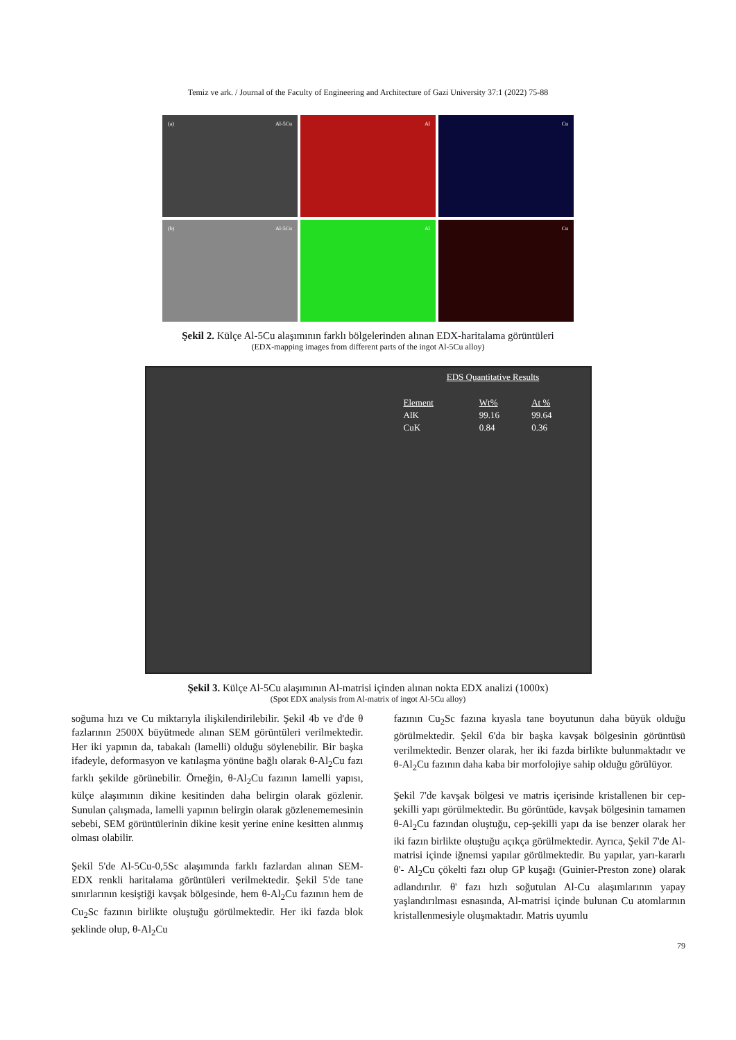Temiz ve ark. / Journal of the Faculty of Engineering and Architecture of Gazi University 37:1 (2022) 75-88
(a) Al-5Cu
Al
Cu
(b) Al-5Cu
Al
Cu
Şekil 2. Külçe Al-5Cu alaşımının farklı bölgelerinden alınan EDX-haritalama görüntüleri
(EDX-mapping images from different parts of the ingot Al-5Cu alloy)
EDS Quantitative Results
| Element | Wt% | At % |
| --- | --- | --- |
| AlK | 99.16 | 99.64 |
| CuK | 0.84 | 0.36 |
Şekil 3. Külçe Al-5Cu alaşımının Al-matrisi içinden alınan nokta EDX analizi (1000x)
(Spot EDX analysis from Al-matrix of ingot Al-5Cu alloy)
soğuma hızı ve Cu miktarıyla ilişkilendirilebilir. Şekil 4b ve d'de θ fazlarının 2500X büyütmede alınan SEM görüntüleri verilmektedir. Her iki yapının da, tabakalı (lamelli) olduğu söylenebilir. Bir başka ifadeyle, deformasyon ve katılaşma yönüne bağlı olarak θ-Al<sub>2</sub>Cu fazı farklı şekilde görünebilir. Örneğin, θ-Al<sub>2</sub>Cu fazının lamelli yapısı, külçe alaşımının dikine kesitinden daha belirgin olarak gözlenir. Sunulan çalışmada, lamelli yapının belirgin olarak gözlenememesinin sebebi, SEM görüntülerinin dikine kesit yerine enine kesitten alınmış olması olabilir.
Şekil 5'de Al-5Cu-0,5Sc alaşımında farklı fazlardan alınan SEM-EDX renkli haritalama görüntüleri verilmektedir. Şekil 5'de tane sınırlarının kesiştiği kavşak bölgesinde, hem θ-Al<sub>2</sub>Cu fazının hem de Cu<sub>2</sub>Sc fazının birlikte oluştuğu görülmektedir. Her iki fazda blok şeklinde olup, θ-Al<sub>2</sub>Cu
fazının Cu<sub>2</sub>Sc fazına kıyasla tane boyutunun daha büyük olduğu görülmektedir. Şekil 6'da bir başka kavşak bölgesinin görüntüsü verilmektedir. Benzer olarak, her iki fazda birlikte bulunmaktadır ve θ-Al<sub>2</sub>Cu fazının daha kaba bir morfolojiye sahip olduğu görülüyor.
Şekil 7'de kavşak bölgesi ve matris içerisinde kristallenen bir cep-şekilli yapı görülmektedir. Bu görüntüde, kavşak bölgesinin tamamen θ-Al<sub>2</sub>Cu fazından oluştuğu, cep-şekilli yapı da ise benzer olarak her iki fazın birlikte oluştuğu açıkça görülmektedir. Ayrıca, Şekil 7'de Al-matrisi içinde iğnemsi yapılar görülmektedir. Bu yapılar, yarı-kararlı θ'- Al<sub>2</sub>Cu çökelti fazı olup GP kuşağı (Guinier-Preston zone) olarak adlandırılır. θ' fazı hızlı soğutulan Al-Cu alaşımlarının yapay yaşlandırılması esnasında, Al-matrisi içinde bulunan Cu atomlarının kristallenmesiyle oluşmaktadır. Matris uyumlu
79